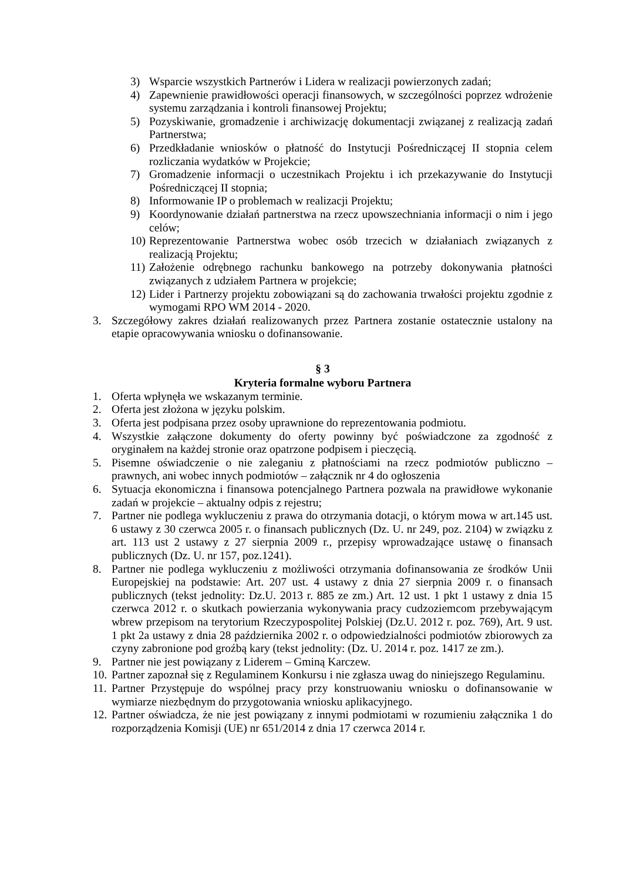3) Wsparcie wszystkich Partnerów i Lidera w realizacji powierzonych zadań;
4) Zapewnienie prawidłowości operacji finansowych, w szczególności poprzez wdrożenie systemu zarządzania i kontroli finansowej Projektu;
5) Pozyskiwanie, gromadzenie i archiwizację dokumentacji związanej z realizacją zadań Partnerstwa;
6) Przedkładanie wniosków o płatność do Instytucji Pośredniczącej II stopnia celem rozliczania wydatków w Projekcie;
7) Gromadzenie informacji o uczestnikach Projektu i ich przekazywanie do Instytucji Pośredniczącej II stopnia;
8) Informowanie IP o problemach w realizacji Projektu;
9) Koordynowanie działań partnerstwa na rzecz upowszechniania informacji o nim i jego celów;
10) Reprezentowanie Partnerstwa wobec osób trzecich w działaniach związanych z realizacją Projektu;
11) Założenie odrębnego rachunku bankowego na potrzeby dokonywania płatności związanych z udziałem Partnera w projekcie;
12) Lider i Partnerzy projektu zobowiązani są do zachowania trwałości projektu zgodnie z wymogami RPO WM 2014 - 2020.
3. Szczegółowy zakres działań realizowanych przez Partnera zostanie ostatecznie ustalony na etapie opracowywania wniosku o dofinansowanie.
§ 3
Kryteria formalne wyboru Partnera
1. Oferta wpłynęła we wskazanym terminie.
2. Oferta jest złożona w języku polskim.
3. Oferta jest podpisana przez osoby uprawnione do reprezentowania podmiotu.
4. Wszystkie załączone dokumenty do oferty powinny być poświadczone za zgodność z oryginałem na każdej stronie oraz opatrzone podpisem i pieczęcią.
5. Pisemne oświadczenie o nie zaleganiu z płatnościami na rzecz podmiotów publiczno – prawnych, ani wobec innych podmiotów – załącznik nr 4 do ogłoszenia
6. Sytuacja ekonomiczna i finansowa potencjalnego Partnera pozwala na prawidłowe wykonanie zadań w projekcie – aktualny odpis z rejestru;
7. Partner nie podlega wykluczeniu z prawa do otrzymania dotacji, o którym mowa w art.145 ust. 6 ustawy z 30 czerwca 2005 r. o finansach publicznych (Dz. U. nr 249, poz. 2104) w związku z art. 113 ust 2 ustawy z 27 sierpnia 2009 r., przepisy wprowadzające ustawę o finansach publicznych (Dz. U. nr 157, poz.1241).
8. Partner nie podlega wykluczeniu z możliwości otrzymania dofinansowania ze środków Unii Europejskiej na podstawie: Art. 207 ust. 4 ustawy z dnia 27 sierpnia 2009 r. o finansach publicznych (tekst jednolity: Dz.U. 2013 r. 885 ze zm.) Art. 12 ust. 1 pkt 1 ustawy z dnia 15 czerwca 2012 r. o skutkach powierzania wykonywania pracy cudzoziemcom przebywającym wbrew przepisom na terytorium Rzeczypospolitej Polskiej (Dz.U. 2012 r. poz. 769), Art. 9 ust. 1 pkt 2a ustawy z dnia 28 października 2002 r. o odpowiedzialności podmiotów zbiorowych za czyny zabronione pod groźbą kary (tekst jednolity: (Dz. U. 2014 r. poz. 1417 ze zm.).
9. Partner nie jest powiązany z Liderem – Gminą Karczew.
10. Partner zapoznał się z Regulaminem Konkursu i nie zgłasza uwag do niniejszego Regulaminu.
11. Partner Przystępuje do wspólnej pracy przy konstruowaniu wniosku o dofinansowanie w wymiarze niezbędnym do przygotowania wniosku aplikacyjnego.
12. Partner oświadcza, że nie jest powiązany z innymi podmiotami w rozumieniu załącznika 1 do rozporządzenia Komisji (UE) nr 651/2014 z dnia 17 czerwca 2014 r.